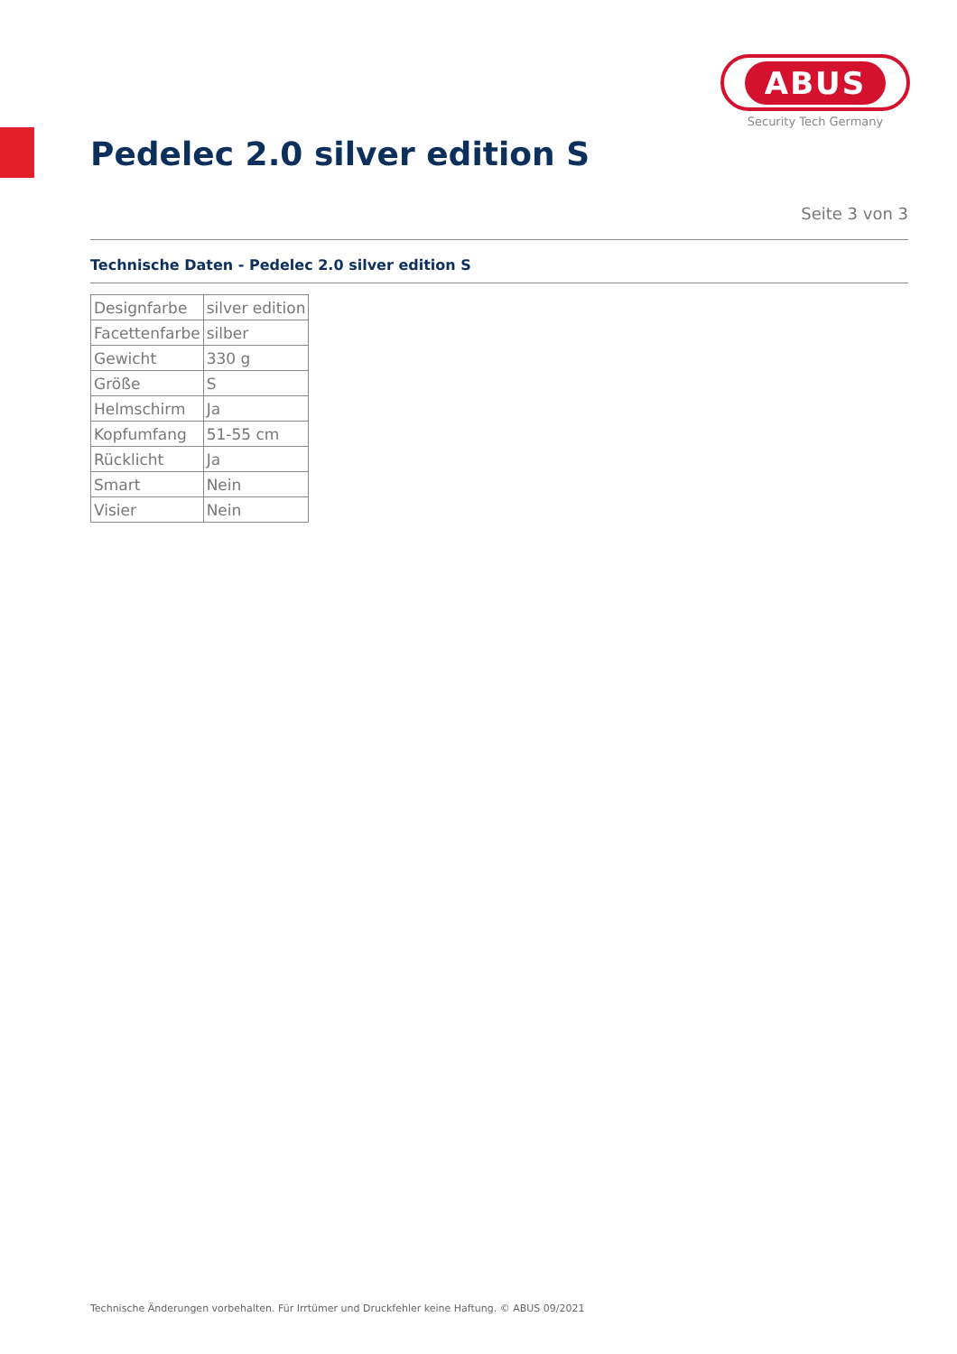ABUS
Security Tech Germany
Pedelec 2.0 silver edition S
Seite 3 von 3
Technische Daten - Pedelec 2.0 silver edition S
| Designfarbe | silver edition |
| Facettenfarbe | silber |
| Gewicht | 330 g |
| Größe | S |
| Helmschirm | Ja |
| Kopfumfang | 51-55 cm |
| Rücklicht | Ja |
| Smart | Nein |
| Visier | Nein |
Technische Änderungen vorbehalten. Für Irrtümer und Druckfehler keine Haftung. © ABUS 09/2021